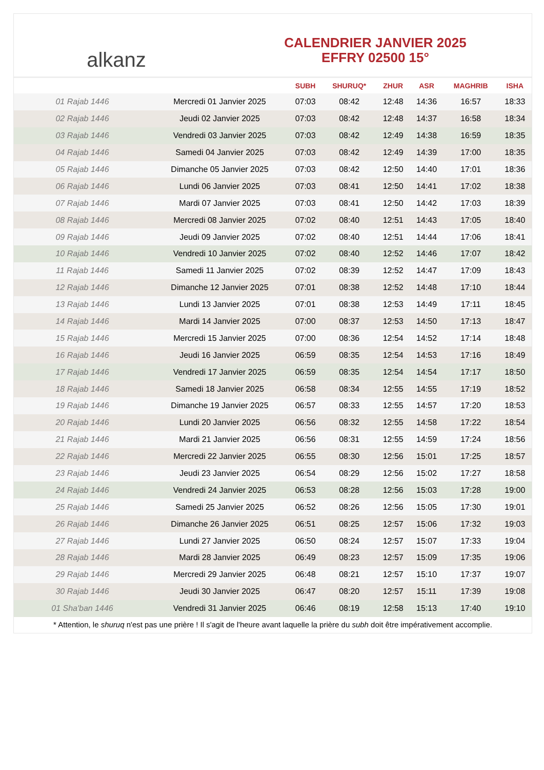alkanz
CALENDRIER JANVIER 2025
EFFRY 02500 15°
| | | SUBH | SHURUQ* | ZHUR | ASR | MAGHRIB | ISHA |
| --- | --- | --- | --- | --- | --- | --- | --- |
| 01 Rajab 1446 | Mercredi 01 Janvier 2025 | 07:03 | 08:42 | 12:48 | 14:36 | 16:57 | 18:33 |
| 02 Rajab 1446 | Jeudi 02 Janvier 2025 | 07:03 | 08:42 | 12:48 | 14:37 | 16:58 | 18:34 |
| 03 Rajab 1446 | Vendredi 03 Janvier 2025 | 07:03 | 08:42 | 12:49 | 14:38 | 16:59 | 18:35 |
| 04 Rajab 1446 | Samedi 04 Janvier 2025 | 07:03 | 08:42 | 12:49 | 14:39 | 17:00 | 18:35 |
| 05 Rajab 1446 | Dimanche 05 Janvier 2025 | 07:03 | 08:42 | 12:50 | 14:40 | 17:01 | 18:36 |
| 06 Rajab 1446 | Lundi 06 Janvier 2025 | 07:03 | 08:41 | 12:50 | 14:41 | 17:02 | 18:38 |
| 07 Rajab 1446 | Mardi 07 Janvier 2025 | 07:03 | 08:41 | 12:50 | 14:42 | 17:03 | 18:39 |
| 08 Rajab 1446 | Mercredi 08 Janvier 2025 | 07:02 | 08:40 | 12:51 | 14:43 | 17:05 | 18:40 |
| 09 Rajab 1446 | Jeudi 09 Janvier 2025 | 07:02 | 08:40 | 12:51 | 14:44 | 17:06 | 18:41 |
| 10 Rajab 1446 | Vendredi 10 Janvier 2025 | 07:02 | 08:40 | 12:52 | 14:46 | 17:07 | 18:42 |
| 11 Rajab 1446 | Samedi 11 Janvier 2025 | 07:02 | 08:39 | 12:52 | 14:47 | 17:09 | 18:43 |
| 12 Rajab 1446 | Dimanche 12 Janvier 2025 | 07:01 | 08:38 | 12:52 | 14:48 | 17:10 | 18:44 |
| 13 Rajab 1446 | Lundi 13 Janvier 2025 | 07:01 | 08:38 | 12:53 | 14:49 | 17:11 | 18:45 |
| 14 Rajab 1446 | Mardi 14 Janvier 2025 | 07:00 | 08:37 | 12:53 | 14:50 | 17:13 | 18:47 |
| 15 Rajab 1446 | Mercredi 15 Janvier 2025 | 07:00 | 08:36 | 12:54 | 14:52 | 17:14 | 18:48 |
| 16 Rajab 1446 | Jeudi 16 Janvier 2025 | 06:59 | 08:35 | 12:54 | 14:53 | 17:16 | 18:49 |
| 17 Rajab 1446 | Vendredi 17 Janvier 2025 | 06:59 | 08:35 | 12:54 | 14:54 | 17:17 | 18:50 |
| 18 Rajab 1446 | Samedi 18 Janvier 2025 | 06:58 | 08:34 | 12:55 | 14:55 | 17:19 | 18:52 |
| 19 Rajab 1446 | Dimanche 19 Janvier 2025 | 06:57 | 08:33 | 12:55 | 14:57 | 17:20 | 18:53 |
| 20 Rajab 1446 | Lundi 20 Janvier 2025 | 06:56 | 08:32 | 12:55 | 14:58 | 17:22 | 18:54 |
| 21 Rajab 1446 | Mardi 21 Janvier 2025 | 06:56 | 08:31 | 12:55 | 14:59 | 17:24 | 18:56 |
| 22 Rajab 1446 | Mercredi 22 Janvier 2025 | 06:55 | 08:30 | 12:56 | 15:01 | 17:25 | 18:57 |
| 23 Rajab 1446 | Jeudi 23 Janvier 2025 | 06:54 | 08:29 | 12:56 | 15:02 | 17:27 | 18:58 |
| 24 Rajab 1446 | Vendredi 24 Janvier 2025 | 06:53 | 08:28 | 12:56 | 15:03 | 17:28 | 19:00 |
| 25 Rajab 1446 | Samedi 25 Janvier 2025 | 06:52 | 08:26 | 12:56 | 15:05 | 17:30 | 19:01 |
| 26 Rajab 1446 | Dimanche 26 Janvier 2025 | 06:51 | 08:25 | 12:57 | 15:06 | 17:32 | 19:03 |
| 27 Rajab 1446 | Lundi 27 Janvier 2025 | 06:50 | 08:24 | 12:57 | 15:07 | 17:33 | 19:04 |
| 28 Rajab 1446 | Mardi 28 Janvier 2025 | 06:49 | 08:23 | 12:57 | 15:09 | 17:35 | 19:06 |
| 29 Rajab 1446 | Mercredi 29 Janvier 2025 | 06:48 | 08:21 | 12:57 | 15:10 | 17:37 | 19:07 |
| 30 Rajab 1446 | Jeudi 30 Janvier 2025 | 06:47 | 08:20 | 12:57 | 15:11 | 17:39 | 19:08 |
| 01 Sha'ban 1446 | Vendredi 31 Janvier 2025 | 06:46 | 08:19 | 12:58 | 15:13 | 17:40 | 19:10 |
* Attention, le shuruq n'est pas une prière ! Il s'agit de l'heure avant laquelle la prière du subh doit être impérativement accomplie.